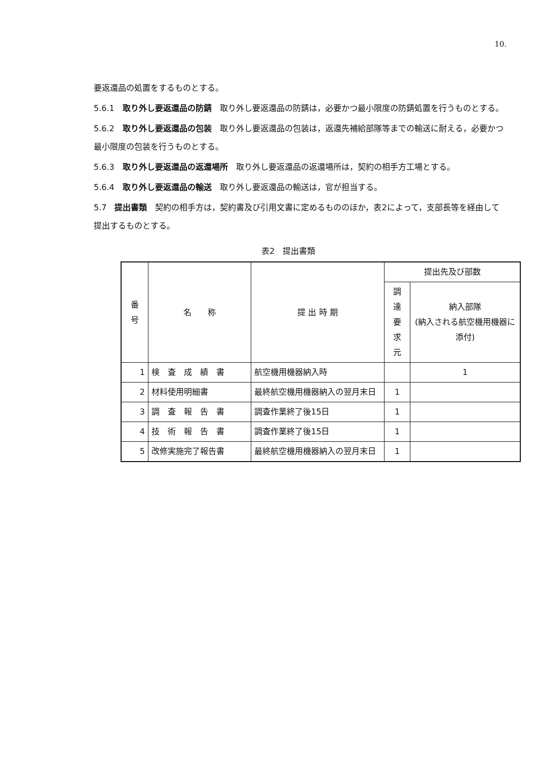10.
要返還品の処置をするものとする。
5.6.1　取り外し要返還品の防錆　取り外し要返還品の防錆は，必要かつ最小限度の防錆処置を行うものとする。
5.6.2　取り外し要返還品の包装　取り外し要返還品の包装は，返還先補給部隊等までの輸送に耐える，必要かつ最小限度の包装を行うものとする。
5.6.3　取り外し要返還品の返還場所　取り外し要返還品の返還場所は，契約の相手方工場とする。
5.6.4　取り外し要返還品の輸送　取り外し要返還品の輸送は，官が担当する。
5.7　提出書類　契約の相手方は，契約書及び引用文書に定めるもののほか，表2によって，支部長等を経由して提出するものとする。
表2　提出書類
| 番 号 | 名 称 | 提 出 時 期 | 提出先及び部数 | |
| --- | --- | --- | --- | --- |
| | | | 調 達 要 求 元 | 納入部隊 (納入される航空機用機器に添付) |
| 1 | 検 査 成 績 書 | 航空機用機器納入時 | | 1 |
| 2 | 材料使用明細書 | 最終航空機用機器納入の翌月末日 | 1 | |
| 3 | 調 査 報 告 書 | 調査作業終了後15日 | 1 | |
| 4 | 技 術 報 告 書 | 調査作業終了後15日 | 1 | |
| 5 | 改修実施完了報告書 | 最終航空機用機器納入の翌月末日 | 1 | |